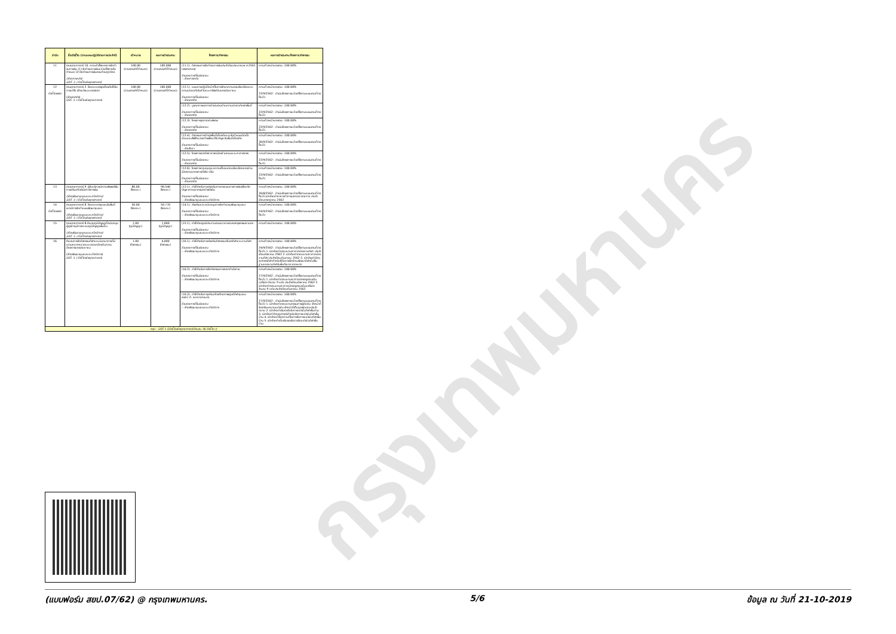กรุงเทพมหานคร
| ลำดับ | ชื่อตัวชี้วัด (ตามแผนปฏิบัติราชการประจำปี) | เป้าหมาย | ผลการดำเนินงาน | โครงการ/กิจกรรม | ผลการดำเนินงาน โครงการ/กิจกรรม |
| --- | --- | --- | --- | --- | --- |
| 11 | งานยุทธศาสตร์ 10. ความสำเร็จของการจัดทำงบการเงิน (1) จัดทำงบการเงินแล้วเสร็จภายในกำหนด (2) จัดทำงบการเงินครบถ้วนถูกต้อง (ฝ่ายการคลัง) มิติที่ :1 / ตัวชี้วัดเชิงยุทธศาสตร์ | 100.00 (ตามเกณฑ์ที่กำหนด) | 100.000 (ตามเกณฑ์ที่กำหนด) | (11.1). กิจกรรมการจัดทำงบการเงินประจำปีงบประมาณ พ.ศ.2561 (เจรจาตกลง) ส่วนราชการที่รับผิดชอบ :: ฝ่ายการคลัง | ความก้าวหน้าของงาน :100.00% |
| 12 ตัวชี้วัดเจรจา | งานยุทธศาสตร์ 2. ร้อยละของจุดเสี่ยงภัยได้รับการแก้ไข เฝ้าระวังและตรวจตรา (ฝ่ายเทศกิจ) มิติที่ :1 / ตัวชี้วัดเชิงยุทธศาสตร์ | 100.00 (ตามเกณฑ์ที่กำหนด) | 100.000 (ตามเกณฑ์ที่กำหนด) | (12.1). แผนการปฏิบัติหน้าที่ในการรักษาความสงบเรียบร้อยและความปลอดภัยในชีวิตและทรัพย์สินของประชาชน ส่วนราชการที่รับผิดชอบ :: ฝ่ายเทศกิจ | ความก้าวหน้าของงาน :100.00% 22/9/2562 : ดำเนินโครงการแล้วเสร็จตามแผนงานที่วางไว้แล้ว |
| | | | | (12.2). บูรณาการผลการดำเนินงานด้านความปลอดภัยเชิงพื้นที่ ส่วนราชการที่รับผิดชอบ :: ฝ่ายเทศกิจ | ความก้าวหน้าของงาน :100.00% 22/9/2562 : ดำเนินโครงการแล้วเสร็จตามแผนงานที่วางไว้แล้ว |
| | | | | (12.3). โครงการจุดกวดขันพิเศษ ส่วนราชการที่รับผิดชอบ :: ฝ่ายเทศกิจ | ความก้าวหน้าของงาน :100.00% 22/9/2562 : ดำเนินโครงการแล้วเสร็จตามแผนงานที่วางไว้แล้ว |
| | | | | (12.4). กิจกรรมการสำรวจพื้นที่เสี่ยงภัยและจัดทำแผนติดตั้งซ่อมแซมไฟฟ้าแสงสว่างเพื่อแก้ไขปัญหาในพื้นที่เสี่ยงภัย ส่วนราชการที่รับผิดชอบ :: ฝ่ายโยธา | ความก้าวหน้าของงาน :100.00% 30/9/2562 : ดำเนินโครงการแล้วเสร็จตามแผนงานที่วางไว้แล้ว |
| | | | | (12.5). โครงการเทศกิจอาสาพาน้องข้ามถนนและอาสาจราจร ส่วนราชการที่รับผิดชอบ :: ฝ่ายเทศกิจ | ความก้าวหน้าของงาน :100.00% 22/9/2562 : ดำเนินโครงการแล้วเสร็จตามแผนงานที่วางไว้แล้ว |
| | | | | (12.6). โครงการควบคุมดูแลความเป็นระเบียบเรียบร้อยของบ้านเมืองตามมาตรการทิ้งจับ-ปรับ ส่วนราชการที่รับผิดชอบ :: ฝ่ายเทศกิจ | ความก้าวหน้าของงาน :100.00% 22/9/2562 : ดำเนินโครงการแล้วเสร็จตามแผนงานที่วางไว้แล้ว |
| 13 | งานยุทธศาสตร์ 9. ผู้รับบริการมีความพึงพอใจในการเสริมสร้างวินัยทางการเงิน (ฝ่ายพัฒนาชุมชนและสวัสดิการ) มิติที่ :1 / ตัวชี้วัดเชิงยุทธศาสตร์ | 80.00 (ร้อยละ) | 90.540 (ร้อยละ) | (13.1). ค่าใช้จ่ายในการส่งเสริมการวางแผนทางการเงินเพื่อขจัดปัญหาความยากจนอย่างยั่งยืน ส่วนราชการที่รับผิดชอบ :: ฝ่ายพัฒนาชุมชนและสวัสดิการ | ความก้าวหน้าของงาน :100.00% 26/8/2562 : ดำเนินโครงการแล้วเสร็จตามแผนงานที่วางไว้แล้ว เบิกจ่ายค่าอาหารทำการนอกเวลาราชการ ประจำเดือนกรกฎาคม 2562 |
| 14 ตัวชี้วัดเจรจา | งานยุทธศาสตร์ 8. ร้อยละของชุมชนในพื้นที่เขตมีการจัดทำแผนพัฒนาชุมชน (ฝ่ายพัฒนาชุมชนและสวัสดิการ) มิติที่ :1 / ตัวชี้วัดเชิงยุทธศาสตร์ | 50.00 (ร้อยละ) | 50.770 (ร้อยละ) | (14.1). ส่งเสริมและสนับสนุนการจัดทำแผนพัฒนาชุมชน ส่วนราชการที่รับผิดชอบ :: ฝ่ายพัฒนาชุมชนและสวัสดิการ | ความก้าวหน้าของงาน :100.00% 24/9/2562 : ดำเนินโครงการแล้วเสร็จตามแผนงานที่วางไว้แล้ว |
| 15 | งานยุทธศาสตร์ 8.จำนวนภูมิปัญญาที่สนับสนุนผู้สูงอายุมีการสะสมภูมิปัญญาเพิ่มขึ้น (ฝ่ายพัฒนาชุมชนและสวัสดิการ) มิติที่ :1 / ตัวชี้วัดเชิงยุทธศาสตร์ | 1.00 (ภูมิปัญญา) | 1.000 (ภูมิปัญญา) | (15.1). ค่าใช้จ่ายศูนย์ประสานงานธนาคารสมองกรุงเทพมหานคร ส่วนราชการที่รับผิดชอบ :: ฝ่ายพัฒนาชุมชนและสวัสดิการ | ความก้าวหน้าของงาน :100.00% |
| 16 | จำนวนการจัดกิจกรรมกีฬาและนันทนาการที่มีความหลากหลายและสอดคล้องกับความต้องการของประชาชน (ฝ่ายพัฒนาชุมชนและสวัสดิการ) มิติที่ :1 / ตัวชี้วัดเชิงยุทธศาสตร์ | 1.00 (กิจกรรม) | 4.000 (กิจกรรม) | (16.1). ค่าใช้จ่ายในการส่งเสริมกิจกรรมสโมสรกีฬาและลานกีฬา ส่วนราชการที่รับผิดชอบ :: ฝ่ายพัฒนาชุมชนและสวัสดิการ | ความก้าวหน้าของงาน :100.00% 24/9/2562 : ดำเนินโครงการแล้วเสร็จตามแผนงานที่วางไว้แล้ว 1. เบิกจ่ายค่าตอบแทนอาสาสมัครลานกีฬา ประจำเดือนสิงหาคม 2562 2. เบิกจ่ายค่าตอบแทนอาสาสมัครลานกีฬา ประจำเดือนกันยายน 2562 3. เบิกจ่ายค่าวัสดุอุปกรณ์กีฬาสำหรับใช้ในการฝึกซ้อมพัฒนากีฬาขั้นพื้นฐานของลานกีฬาในพื้นที่เขตลาดกระบัง |
| | | | | (16.2). ค่าใช้จ่ายในการจัดกิจกรรมการออกกำลังกาย ส่วนราชการที่รับผิดชอบ :: ฝ่ายพัฒนาชุมชนและสวัสดิการ | ความก้าวหน้าของงาน :100.00% 27/9/2562 : ดำเนินโครงการแล้วเสร็จตามแผนงานที่วางไว้แล้ว 1. เบิกจ่ายค่าตอบแทนอาสาสมัครครูสอนเต้นแอโรบิค จำนวน 9 แห่ง ประจำเดือนสิงหาคม 2562 2. เบิกจ่ายค่าตอบแทนอาสาสมัครครูสอนเต้นแอโรบิค จำนวน 9 แห่ง ประจำเดือนกันยายน 2562 |
| | | | | (16.3). ค่าใช้จ่ายในการเสริมสร้างศักยภาพศูนย์กีฬาชุมชนเอฟ.บี.ที. เขตลาดกระบัง ส่วนราชการที่รับผิดชอบ :: ฝ่ายพัฒนาชุมชนและสวัสดิการ | ความก้าวหน้าของงาน :100.00% 27/9/2562 : ดำเนินโครงการแล้วเสร็จตามแผนงานที่วางไว้แล้ว 1. เบิกจ่ายค่าตอบแทนกรรมการผู้ตัดสิน เจ้าหน้าที่จัดเตรียมสนามแข่งขัน เจ้าหน้าที่เก็บลูกฟุตบอลประจำสนาม 2. เบิกจ่ายค่าเงินรางวัลในการแข่งขันกีฬาพื้นบ้าน 3. เบิกจ่ายค่าวัสดุอุปกรณ์สำหรับจัดการแข่งขันกีฬาพื้นบ้าน 4. เบิกจ่ายค่าจัดสถานที่ในการจัดการแข่งขันกีฬาพื้นบ้าน 5. เบิกจ่ายค่าเลี้ยงรับรองในการจัดแข่งขันกีฬาพื้นบ้าน |
| สรุป : มิติที่ 1 มีตัวชี้วัดเชิงยุทธศาสตร์ จำนวน 16 ตัวชี้วัด // | | | | | |
(แบบฟอร์ม สยป.07/62) @ กรุงเทพมหานคร. 5/6 ข้อมูล ณ วันที่ 21-10-2019